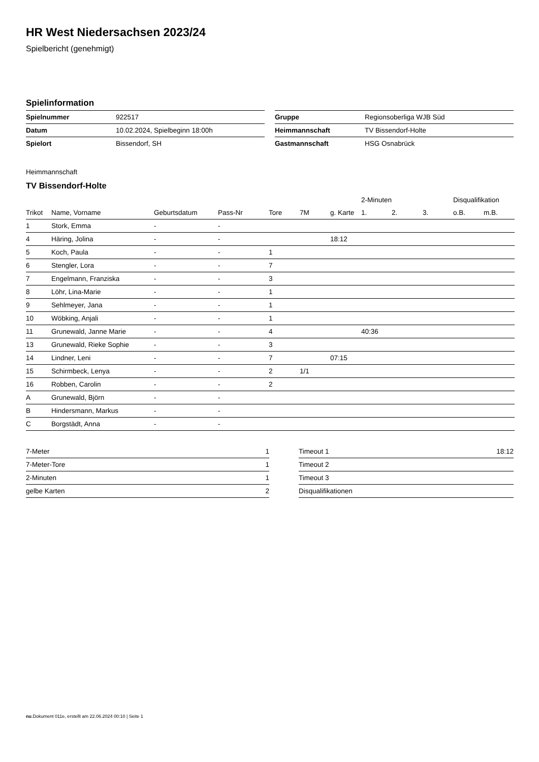HR West Niedersachsen 2023/24
Spielbericht (genehmigt)
Spielinformation
| Spielnummer | 922517 |
| Datum | 10.02.2024, Spielbeginn 18:00h |
| Spielort | Bissendorf, SH |
| Gruppe | Regionsoberliga WJB Süd |
| Heimmannschaft | TV Bissendorf-Holte |
| Gastmannschaft | HSG Osnabrück |
Heimmannschaft
TV Bissendorf-Holte
| | | | | | | | 2-Minuten | | | Disqualifikation | |
| --- | --- | --- | --- | --- | --- | --- | --- | --- | --- | --- | --- |
| Trikot | Name, Vorname | Geburtsdatum | Pass-Nr | Tore | 7M | g. Karte | 1. | 2. | 3. | o.B. | m.B. |
| 1 | Stork, Emma | - | - | | | | | | | | |
| 4 | Häring, Jolina | - | - | | | 18:12 | | | | | |
| 5 | Koch, Paula | - | - | 1 | | | | | | | |
| 6 | Stengler, Lora | - | - | 7 | | | | | | | |
| 7 | Engelmann, Franziska | - | - | 3 | | | | | | | |
| 8 | Löhr, Lina-Marie | - | - | 1 | | | | | | | |
| 9 | Sehlmeyer, Jana | - | - | 1 | | | | | | | |
| 10 | Wöbking, Anjali | - | - | 1 | | | | | | | |
| 11 | Grunewald, Janne Marie | - | - | 4 | | | 40:36 | | | | |
| 13 | Grunewald, Rieke Sophie | - | - | 3 | | | | | | | |
| 14 | Lindner, Leni | - | - | 7 | | 07:15 | | | | | |
| 15 | Schirmbeck, Lenya | - | - | 2 | 1/1 | | | | | | |
| 16 | Robben, Carolin | - | - | 2 | | | | | | | |
| A | Grunewald, Björn | - | - | | | | | | | | |
| B | Hindersmann, Markus | - | - | | | | | | | | |
| C | Borgstädt, Anna | - | - | | | | | | | | |
| 7-Meter | 1 |
| 7-Meter-Tore | 1 |
| 2-Minuten | 1 |
| gelbe Karten | 2 |
| Timeout 1 | 18:12 |
| Timeout 2 | |
| Timeout 3 | |
| Disqualifikationen | |
nu.Dokument 011e, erstellt am 22.06.2024 00:10 | Seite 1